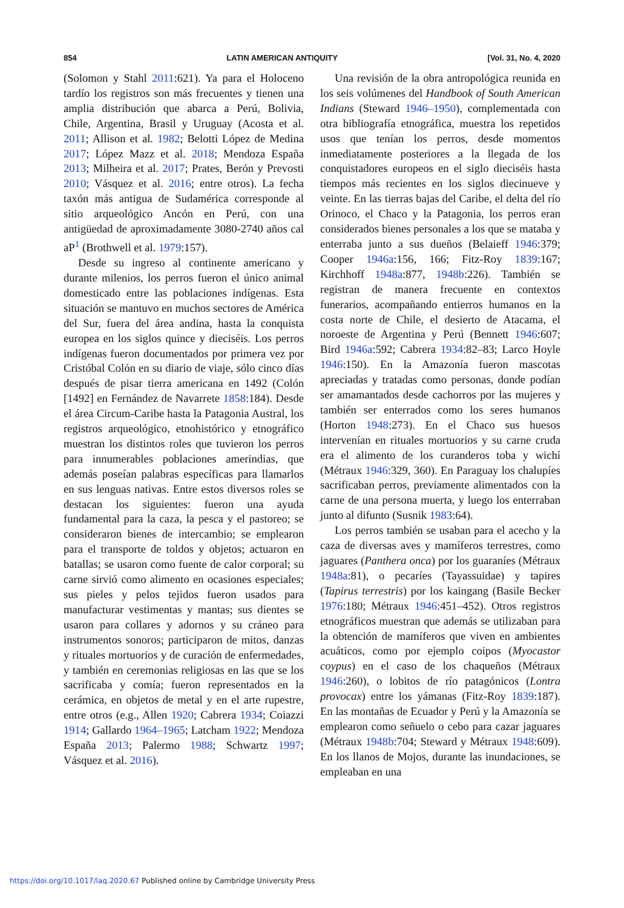854 LATIN AMERICAN ANTIQUITY [Vol. 31, No. 4, 2020
(Solomon y Stahl 2011:621). Ya para el Holoceno tardío los registros son más frecuentes y tienen una amplia distribución que abarca a Perú, Bolivia, Chile, Argentina, Brasil y Uruguay (Acosta et al. 2011; Allison et al. 1982; Belotti López de Medina 2017; López Mazz et al. 2018; Mendoza España 2013; Milheira et al. 2017; Prates, Berón y Prevosti 2010; Vásquez et al. 2016; entre otros). La fecha taxón más antigua de Sudamérica corresponde al sitio arqueológico Ancón en Perú, con una antigüedad de aproximadamente 3080-2740 años cal aP<sup>1</sup> (Brothwell et al. 1979:157).
Desde su ingreso al continente americano y durante milenios, los perros fueron el único animal domesticado entre las poblaciones indígenas. Esta situación se mantuvo en muchos sectores de América del Sur, fuera del área andina, hasta la conquista europea en los siglos quince y dieciséis. Los perros indígenas fueron documentados por primera vez por Cristóbal Colón en su diario de viaje, sólo cinco días después de pisar tierra americana en 1492 (Colón [1492] en Fernández de Navarrete 1858:184). Desde el área Circum-Caribe hasta la Patagonia Austral, los registros arqueológico, etnohistórico y etnográfico muestran los distintos roles que tuvieron los perros para innumerables poblaciones amerindias, que además poseían palabras específicas para llamarlos en sus lenguas nativas. Entre estos diversos roles se destacan los siguientes: fueron una ayuda fundamental para la caza, la pesca y el pastoreo; se consideraron bienes de intercambio; se emplearon para el transporte de toldos y objetos; actuaron en batallas; se usaron como fuente de calor corporal; su carne sirvió como alimento en ocasiones especiales; sus pieles y pelos tejidos fueron usados para manufacturar vestimentas y mantas; sus dientes se usaron para collares y adornos y su cráneo para instrumentos sonoros; participaron de mitos, danzas y rituales mortuorios y de curación de enfermedades, y también en ceremonias religiosas en las que se los sacrificaba y comía; fueron representados en la cerámica, en objetos de metal y en el arte rupestre, entre otros (e.g., Allen 1920; Cabrera 1934; Coiazzi 1914; Gallardo 1964–1965; Latcham 1922; Mendoza España 2013; Palermo 1988; Schwartz 1997; Vásquez et al. 2016).
Una revisión de la obra antropológica reunida en los seis volúmenes del Handbook of South American Indians (Steward 1946–1950), complementada con otra bibliografía etnográfica, muestra los repetidos usos que tenían los perros, desde momentos inmediatamente posteriores a la llegada de los conquistadores europeos en el siglo dieciséis hasta tiempos más recientes en los siglos diecinueve y veinte. En las tierras bajas del Caribe, el delta del río Orinoco, el Chaco y la Patagonia, los perros eran considerados bienes personales a los que se mataba y enterraba junto a sus dueños (Belaieff 1946:379; Cooper 1946a:156, 166; Fitz-Roy 1839:167; Kirchhoff 1948a:877, 1948b:226). También se registran de manera frecuente en contextos funerarios, acompañando entierros humanos en la costa norte de Chile, el desierto de Atacama, el noroeste de Argentina y Perú (Bennett 1946:607; Bird 1946a:592; Cabrera 1934:82–83; Larco Hoyle 1946:150). En la Amazonía fueron mascotas apreciadas y tratadas como personas, donde podían ser amamantados desde cachorros por las mujeres y también ser enterrados como los seres humanos (Horton 1948:273). En el Chaco sus huesos intervenían en rituales mortuorios y su carne cruda era el alimento de los curanderos toba y wichí (Métraux 1946:329, 360). En Paraguay los chalupíes sacrificaban perros, previamente alimentados con la carne de una persona muerta, y luego los enterraban junto al difunto (Susnik 1983:64).
Los perros también se usaban para el acecho y la caza de diversas aves y mamíferos terrestres, como jaguares (Panthera onca) por los guaraníes (Métraux 1948a:81), o pecaríes (Tayassuidae) y tapires (Tapirus terrestris) por los kaingang (Basile Becker 1976:180; Métraux 1946:451–452). Otros registros etnográficos muestran que además se utilizaban para la obtención de mamíferos que viven en ambientes acuáticos, como por ejemplo coipos (Myocastor coypus) en el caso de los chaqueños (Métraux 1946:260), o lobitos de río patagónicos (Lontra provocax) entre los yámanas (Fitz-Roy 1839:187). En las montañas de Ecuador y Perú y la Amazonía se emplearon como señuelo o cebo para cazar jaguares (Métraux 1948b:704; Steward y Métraux 1948:609). En los llanos de Mojos, durante las inundaciones, se empleaban en una
https://doi.org/10.1017/laq.2020.67 Published online by Cambridge University Press